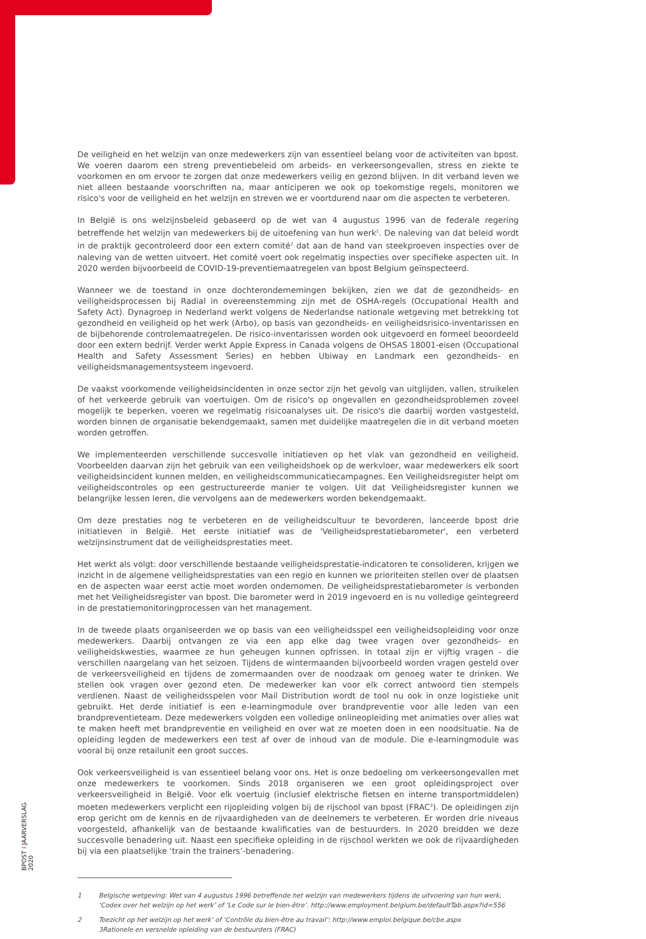De veiligheid en het welzijn van onze medewerkers zijn van essentieel belang voor de activiteiten van bpost. We voeren daarom een streng preventiebeleid om arbeids- en verkeersongevallen, stress en ziekte te voorkomen en om ervoor te zorgen dat onze medewerkers veilig en gezond blijven. In dit verband leven we niet alleen bestaande voorschriften na, maar anticiperen we ook op toekomstige regels, monitoren we risico's voor de veiligheid en het welzijn en streven we er voortdurend naar om die aspecten te verbeteren.
In België is ons welzijnsbeleid gebaseerd op de wet van 4 augustus 1996 van de federale regering betreffende het welzijn van medewerkers bij de uitoefening van hun werk<sup>1</sup>. De naleving van dat beleid wordt in de praktijk gecontroleerd door een extern comité<sup>2</sup> dat aan de hand van steekproeven inspecties over de naleving van de wetten uitvoert. Het comité voert ook regelmatig inspecties over specifieke aspecten uit. In 2020 werden bijvoorbeeld de COVID-19-preventiemaatregelen van bpost Belgium geïnspecteerd.
Wanneer we de toestand in onze dochterondernemingen bekijken, zien we dat de gezondheids- en veiligheidsprocessen bij Radial in overeenstemming zijn met de OSHA-regels (Occupational Health and Safety Act). Dynagroep in Nederland werkt volgens de Nederlandse nationale wetgeving met betrekking tot gezondheid en veiligheid op het werk (Arbo), op basis van gezondheids- en veiligheidsrisico-inventarissen en de bijbehorende controlemaatregelen. De risico-inventarissen worden ook uitgevoerd en formeel beoordeeld door een extern bedrijf. Verder werkt Apple Express in Canada volgens de OHSAS 18001-eisen (Occupational Health and Safety Assessment Series) en hebben Ubiway en Landmark een gezondheids- en veiligheidsmanagementsysteem ingevoerd.
De vaakst voorkomende veiligheidsincidenten in onze sector zijn het gevolg van uitglijden, vallen, struikelen of het verkeerde gebruik van voertuigen. Om de risico's op ongevallen en gezondheidsproblemen zoveel mogelijk te beperken, voeren we regelmatig risicoanalyses uit. De risico's die daarbij worden vastgesteld, worden binnen de organisatie bekendgemaakt, samen met duidelijke maatregelen die in dit verband moeten worden getroffen.
We implementeerden verschillende succesvolle initiatieven op het vlak van gezondheid en veiligheid. Voorbeelden daarvan zijn het gebruik van een veiligheidshoek op de werkvloer, waar medewerkers elk soort veiligheidsincident kunnen melden, en veiligheidscommunicatiecampagnes. Een Veiligheidsregister helpt om veiligheidscontroles op een gestructureerde manier te volgen. Uit dat Veiligheidsregister kunnen we belangrijke lessen leren, die vervolgens aan de medewerkers worden bekendgemaakt.
Om deze prestaties nog te verbeteren en de veiligheidscultuur te bevorderen, lanceerde bpost drie initiatieven in België. Het eerste initiatief was de 'Veiligheidsprestatiebarometer', een verbeterd welzijnsinstrument dat de veiligheidsprestaties meet.
Het werkt als volgt: door verschillende bestaande veiligheidsprestatie-indicatoren te consolideren, krijgen we inzicht in de algemene veiligheidsprestaties van een regio en kunnen we prioriteiten stellen over de plaatsen en de aspecten waar eerst actie moet worden ondernomen. De veiligheidsprestatiebarometer is verbonden met het Veiligheidsregister van bpost. Die barometer werd in 2019 ingevoerd en is nu volledige geïntegreerd in de prestatiemonitoringprocessen van het management.
In de tweede plaats organiseerden we op basis van een veiligheidsspel een veiligheidsopleiding voor onze medewerkers. Daarbij ontvangen ze via een app elke dag twee vragen over gezondheids- en veiligheidskwesties, waarmee ze hun geheugen kunnen opfrissen. In totaal zijn er vijftig vragen - die verschillen naargelang van het seizoen. Tijdens de wintermaanden bijvoorbeeld worden vragen gesteld over de verkeersveiligheid en tijdens de zomermaanden over de noodzaak om genoeg water te drinken. We stellen ook vragen over gezond eten. De medewerker kan voor elk correct antwoord tien stempels verdienen. Naast de veiligheidsspelen voor Mail Distribution wordt de tool nu ook in onze logistieke unit gebruikt. Het derde initiatief is een e-learningmodule over brandpreventie voor alle leden van een brandpreventieteam. Deze medewerkers volgden een volledige onlineopleiding met animaties over alles wat te maken heeft met brandpreventie en veiligheid en over wat ze moeten doen in een noodsituatie. Na de opleiding legden de medewerkers een test af over de inhoud van de module. Die e-learningmodule was vooral bij onze retailunit een groot succes.
Ook verkeersveiligheid is van essentieel belang voor ons. Het is onze bedoeling om verkeersongevallen met onze medewerkers te voorkomen. Sinds 2018 organiseren we een groot opleidingsproject over verkeersveiligheid in België. Voor elk voertuig (inclusief elektrische fietsen en interne transportmiddelen) moeten medewerkers verplicht een rijopleiding volgen bij de rijschool van bpost (FRAC<sup>3</sup>). De opleidingen zijn erop gericht om de kennis en de rijvaardigheden van de deelnemers te verbeteren. Er worden drie niveaus voorgesteld, afhankelijk van de bestaande kwalificaties van de bestuurders. In 2020 breidden we deze succesvolle benadering uit. Naast een specifieke opleiding in de rijschool werkten we ook de rijvaardigheden bij via een plaatselijke ‘train the trainers’-benadering.
1 Belgische wetgeving: Wet van 4 augustus 1996 betreffende het welzijn van medewerkers tijdens de uitvoering van hun werk, ‘Codex over het welzijn op het werk’ of ‘Le Code sur le bien-être’. http://www.employment.belgium.be/defaultTab.aspx?id=556
2 Toezicht op het welzijn op het werk’ of ‘Contrôle du bien-être au travail’: http://www.emploi.belgique.be/cbe.aspx
3Rationele en versnelde opleiding van de bestuurders (FRAC)
BPOST I JAARVERSLAG 2020